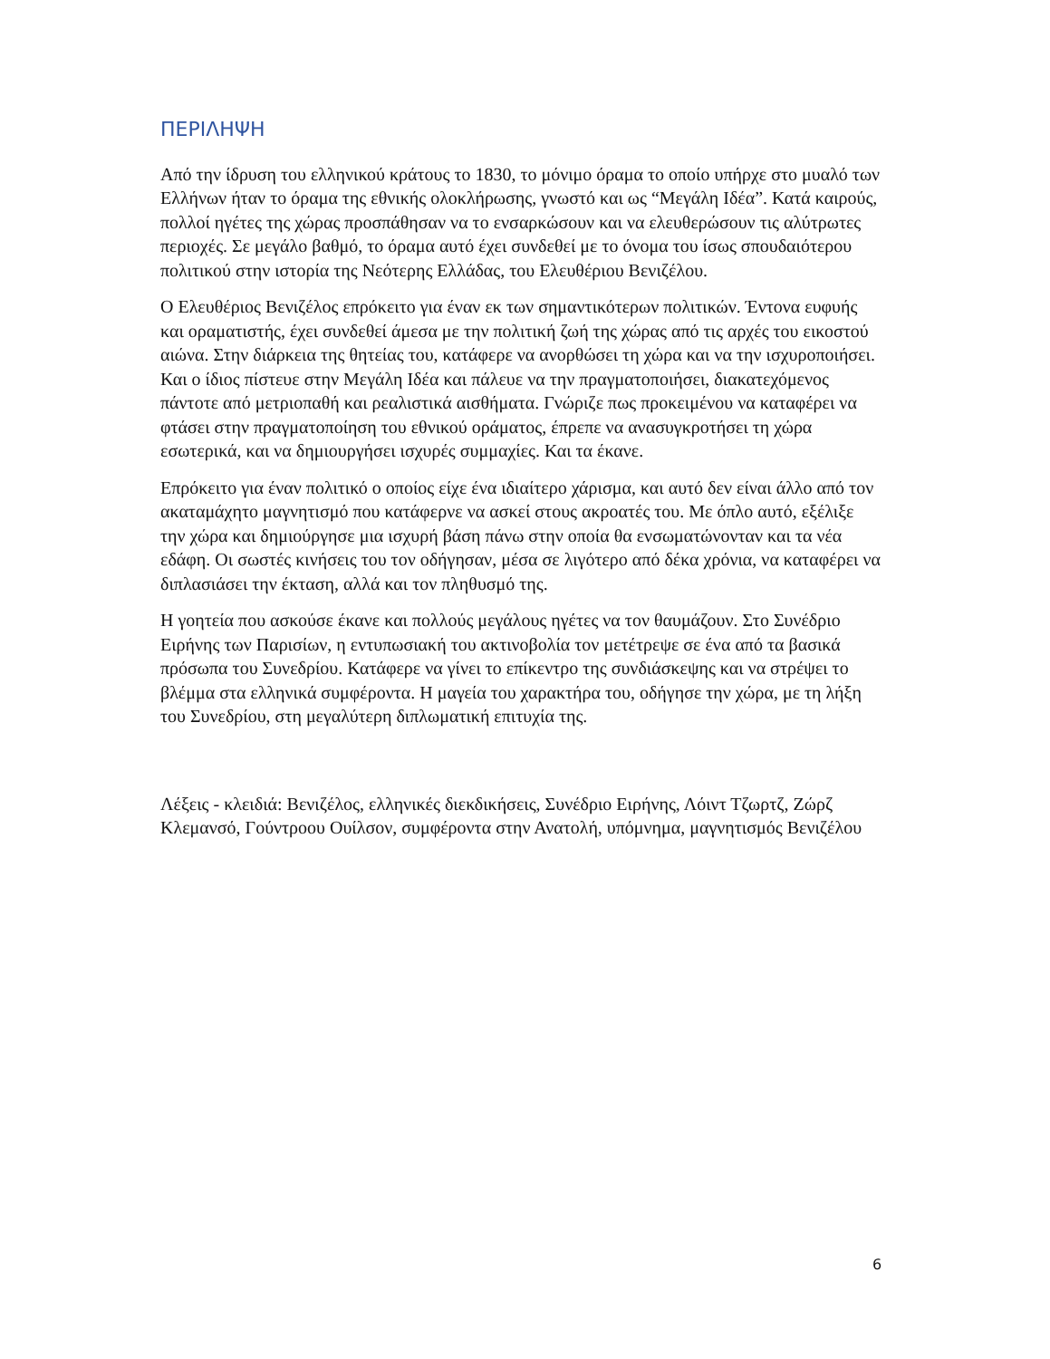ΠΕΡΙΛΗΨΗ
Από την ίδρυση του ελληνικού κράτους το 1830, το μόνιμο όραμα το οποίο υπήρχε στο μυαλό των Ελλήνων ήταν το όραμα της εθνικής ολοκλήρωσης, γνωστό και ως “Μεγάλη Ιδέα”. Κατά καιρούς, πολλοί ηγέτες της χώρας προσπάθησαν να το ενσαρκώσουν και να ελευθερώσουν τις αλύτρωτες περιοχές. Σε μεγάλο βαθμό, το όραμα αυτό έχει συνδεθεί με το όνομα του ίσως σπουδαιότερου πολιτικού στην ιστορία της Νεότερης Ελλάδας, του Ελευθέριου Βενιζέλου.
Ο Ελευθέριος Βενιζέλος επρόκειτο για έναν εκ των σημαντικότερων πολιτικών. Έντονα ευφυής και οραματιστής, έχει συνδεθεί άμεσα με την πολιτική ζωή της χώρας από τις αρχές του εικοστού αιώνα. Στην διάρκεια της θητείας του, κατάφερε να ανορθώσει τη χώρα και να την ισχυροποιήσει. Και ο ίδιος πίστευε στην Μεγάλη Ιδέα και πάλευε να την πραγματοποιήσει, διακατεχόμενος πάντοτε από μετριοπαθή και ρεαλιστικά αισθήματα. Γνώριζε πως προκειμένου να καταφέρει να φτάσει στην πραγματοποίηση του εθνικού οράματος, έπρεπε να ανασυγκροτήσει τη χώρα εσωτερικά, και να δημιουργήσει ισχυρές συμμαχίες. Και τα έκανε.
Επρόκειτο για έναν πολιτικό ο οποίος είχε ένα ιδιαίτερο χάρισμα, και αυτό δεν είναι άλλο από τον ακαταμάχητο μαγνητισμό που κατάφερνε να ασκεί στους ακροατές του. Με όπλο αυτό, εξέλιξε την χώρα και δημιούργησε μια ισχυρή βάση πάνω στην οποία θα ενσωματώνονταν και τα νέα εδάφη. Οι σωστές κινήσεις του τον οδήγησαν, μέσα σε λιγότερο από δέκα χρόνια, να καταφέρει να διπλασιάσει την έκταση, αλλά και τον πληθυσμό της.
Η γοητεία που ασκούσε έκανε και πολλούς μεγάλους ηγέτες να τον θαυμάζουν. Στο Συνέδριο Ειρήνης των Παρισίων, η εντυπωσιακή του ακτινοβολία τον μετέτρεψε σε ένα από τα βασικά πρόσωπα του Συνεδρίου. Κατάφερε να γίνει το επίκεντρο της συνδιάσκεψης και να στρέψει το βλέμμα στα ελληνικά συμφέροντα. Η μαγεία του χαρακτήρα του, οδήγησε την χώρα, με τη λήξη του Συνεδρίου, στη μεγαλύτερη διπλωματική επιτυχία της.
Λέξεις - κλειδιά: Βενιζέλος, ελληνικές διεκδικήσεις, Συνέδριο Ειρήνης, Λόιντ Τζωρτζ, Ζώρζ Κλεμανσό, Γούντροου Ουίλσον, συμφέροντα στην Ανατολή, υπόμνημα, μαγνητισμός Βενιζέλου
6